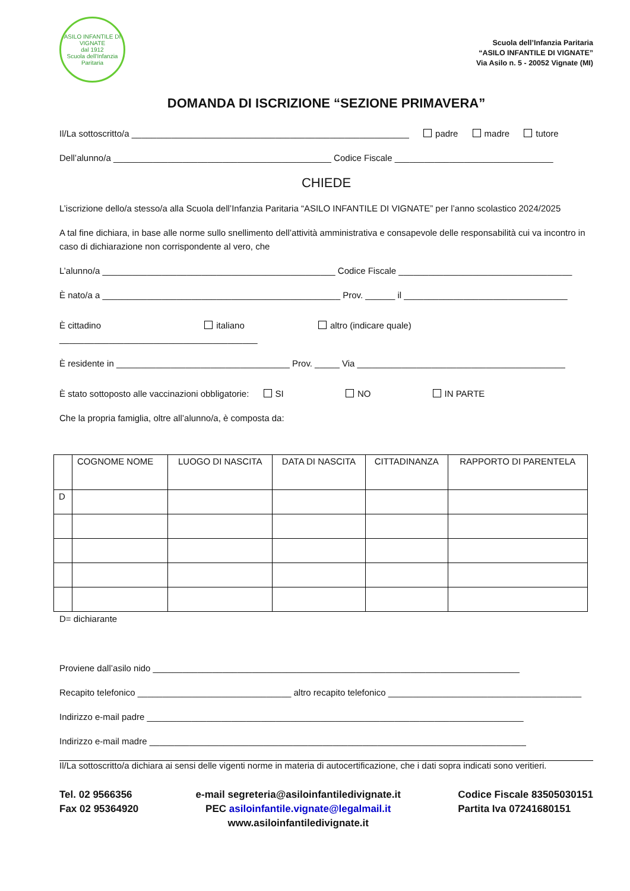ASILO INFANTILE DI VIGNATE
dal 1912
Scuola dell'Infanzia Paritaria
Scuola dell’Infanzia Paritaria
“ASILO INFANTILE DI VIGNATE”
Via Asilo n. 5 - 20052 Vignate (MI)
DOMANDA DI ISCRIZIONE “SEZIONE PRIMAVERA”
Il/La sottoscritto/a ________________________________________________________ padre madre tutore
Dell’alunno/a ____________________________________________ Codice Fiscale ________________________________
CHIEDE
L’iscrizione dello/a stesso/a alla Scuola dell’Infanzia Paritaria “ASILO INFANTILE DI VIGNATE” per l’anno scolastico 2024/2025
A tal fine dichiara, in base alle norme sullo snellimento dell’attività amministrativa e consapevole delle responsabilità cui va incontro in caso di dichiarazione non corrispondente al vero, che
L’alunno/a _______________________________________________ Codice Fiscale ___________________________________
È nato/a a ________________________________________________ Prov. ______ il _________________________________
È cittadino italiano altro (indicare quale) ________________________________________
È residente in ___________________________________ Prov. _____ Via __________________________________________
È stato sottoposto alle vaccinazioni obbligatorie: SI NO IN PARTE
Che la propria famiglia, oltre all’alunno/a, è composta da:
| | COGNOME NOME | LUOGO DI NASCITA | DATA DI NASCITA | CITTADINANZA | RAPPORTO DI PARENTELA |
| --- | --- | --- | --- | --- | --- |
| D | | | | | |
D= dichiarante
Proviene dall’asilo nido __________________________________________________________________________
Recapito telefonico _______________________________ altro recapito telefonico _______________________________________
Indirizzo e-mail padre ____________________________________________________________________________
Indirizzo e-mail madre ____________________________________________________________________________
Il/La sottoscritto/a dichiara ai sensi delle vigenti norme in materia di autocertificazione, che i dati sopra indicati sono veritieri.
Tel. 02 9566356
Fax 02 95364920
e-mail segreteria@asiloinfantiledivignate.it
PEC asiloinfantile.vignate@legalmail.it
www.asiloinfantiledivignate.it
Codice Fiscale 83505030151
Partita Iva 07241680151